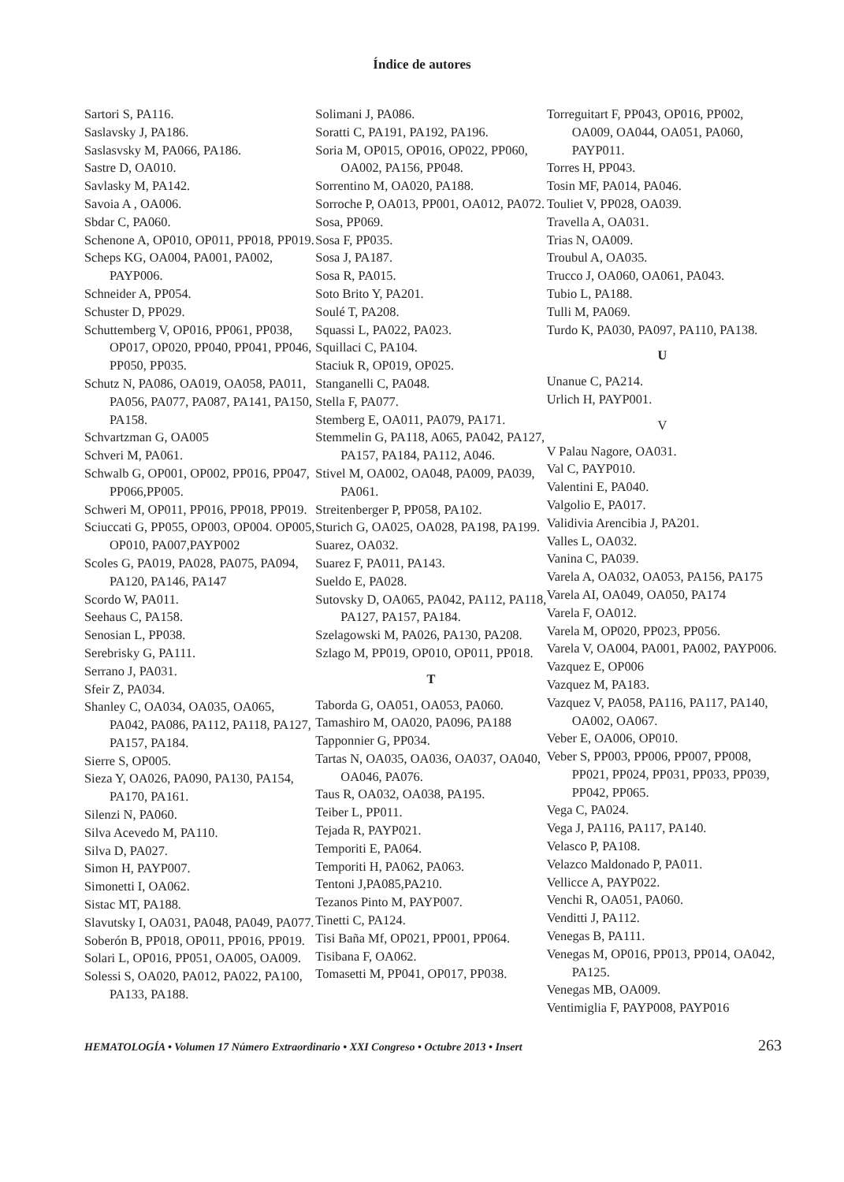Índice de autores
Sartori S, PA116.
Saslavsky J, PA186.
Saslasvsky M, PA066, PA186.
Sastre D, OA010.
Savlasky M, PA142.
Savoia A , OA006.
Sbdar C, PA060.
Schenone A, OP010, OP011, PP018, PP019.
Scheps KG, OA004, PA001, PA002, PAYP006.
Schneider A, PP054.
Schuster D, PP029.
Schuttemberg V, OP016, PP061, PP038, OP017, OP020, PP040, PP041, PP046, PP050, PP035.
Schutz N, PA086, OA019, OA058, PA011, PA056, PA077, PA087, PA141, PA150, PA158.
Schvartzman G, OA005
Schveri M, PA061.
Schwalb G, OP001, OP002, PP016, PP047, PP066,PP005.
Schweri M, OP011, PP016, PP018, PP019.
Sciuccati G, PP055, OP003, OP004. OP005, OP010, PA007,PAYP002
Scoles G, PA019, PA028, PA075, PA094, PA120, PA146, PA147
Scordo W, PA011.
Seehaus C, PA158.
Senosian L, PP038.
Serebrisky G, PA111.
Serrano J, PA031.
Sfeir Z, PA034.
Shanley C, OA034, OA035, OA065, PA042, PA086, PA112, PA118, PA127, PA157, PA184.
Sierre S, OP005.
Sieza Y, OA026, PA090, PA130, PA154, PA170, PA161.
Silenzi N, PA060.
Silva Acevedo M, PA110.
Silva D, PA027.
Simon H, PAYP007.
Simonetti I, OA062.
Sistac MT, PA188.
Slavutsky I, OA031, PA048, PA049, PA077.
Soberón B, PP018, OP011, PP016, PP019.
Solari L, OP016, PP051, OA005, OA009.
Solessi S, OA020, PA012, PA022, PA100, PA133, PA188.
Solimani J, PA086.
Soratti C, PA191, PA192, PA196.
Soria M, OP015, OP016, OP022, PP060, OA002, PA156, PP048.
Sorrentino M, OA020, PA188.
Sorroche P, OA013, PP001, OA012, PA072.
Sosa, PP069.
Sosa F, PP035.
Sosa J, PA187.
Sosa R, PA015.
Soto Brito Y, PA201.
Soulé T, PA208.
Squassi L, PA022, PA023.
Squillaci C, PA104.
Staciuk R, OP019, OP025.
Stanganelli C, PA048.
Stella F, PA077.
Stemberg E, OA011, PA079, PA171.
Stemmelin G, PA118, A065, PA042, PA127, PA157, PA184, PA112, A046.
Stivel M, OA002, OA048, PA009, PA039, PA061.
Streitenberger P, PP058, PA102.
Sturich G, OA025, OA028, PA198, PA199.
Suarez, OA032.
Suarez F, PA011, PA143.
Sueldo E, PA028.
Sutovsky D, OA065, PA042, PA112, PA118, PA127, PA157, PA184.
Szelagowski M, PA026, PA130, PA208.
Szlago M, PP019, OP010, OP011, PP018.
T
Taborda G, OA051, OA053, PA060.
Tamashiro M, OA020, PA096, PA188
Tapponnier G, PP034.
Tartas N, OA035, OA036, OA037, OA040, OA046, PA076.
Taus R, OA032, OA038, PA195.
Teiber L, PP011.
Tejada R, PAYP021.
Temporiti E, PA064.
Temporiti H, PA062, PA063.
Tentoni J,PA085,PA210.
Tezanos Pinto M, PAYP007.
Tinetti C, PA124.
Tisi Baña Mf, OP021, PP001, PP064.
Tisibana F, OA062.
Tomasetti M, PP041, OP017, PP038.
Torreguitart F, PP043, OP016, PP002, OA009, OA044, OA051, PA060, PAYP011.
Torres H, PP043.
Tosin MF, PA014, PA046.
Touliet V, PP028, OA039.
Travella A, OA031.
Trias N, OA009.
Troubul A, OA035.
Trucco J, OA060, OA061, PA043.
Tubio L, PA188.
Tulli M, PA069.
Turdo K, PA030, PA097, PA110, PA138.
U
Unanue C, PA214.
Urlich H, PAYP001.
V
V Palau Nagore, OA031.
Val C, PAYP010.
Valentini E, PA040.
Valgolio E, PA017.
Validivia Arencibia J, PA201.
Valles L, OA032.
Vanina C, PA039.
Varela A, OA032, OA053, PA156, PA175
Varela AI, OA049, OA050, PA174
Varela F, OA012.
Varela M, OP020, PP023, PP056.
Varela V, OA004, PA001, PA002, PAYP006.
Vazquez E, OP006
Vazquez M, PA183.
Vazquez V, PA058, PA116, PA117, PA140, OA002, OA067.
Veber E, OA006, OP010.
Veber S, PP003, PP006, PP007, PP008, PP021, PP024, PP031, PP033, PP039, PP042, PP065.
Vega C, PA024.
Vega J, PA116, PA117, PA140.
Velasco P, PA108.
Velazco Maldonado P, PA011.
Vellicce A, PAYP022.
Venchi R, OA051, PA060.
Venditti J, PA112.
Venegas B, PA111.
Venegas M, OP016, PP013, PP014, OA042, PA125.
Venegas MB, OA009.
Ventimiglia F, PAYP008, PAYP016
HEMATOLOGÍA • Volumen 17 Número Extraordinario • XXI Congreso • Octubre 2013 • Insert 263